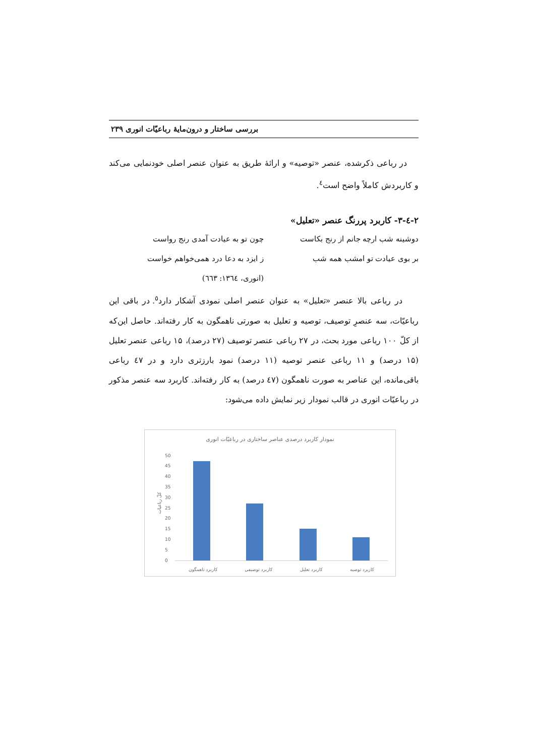بررسی ساختار و درون‌مایهٔ رباعیّات انوری ۲۳۹
در رباعی ذکرشده، عنصر «توصیه» و ارائهٔ طریق به عنوان عنصر اصلی خودنمایی می‌کند و کاربردش کاملاً واضح است<sup>٤</sup>.
۲-٤-۳- کاربرد پررنگ عنصر «تعلیل»
دوشینه شب ارچه جانم از رنج بکاست
چون تو به عیادت آمدی رنج رواست
بر بوی عیادت تو امشب همه شب ز ایزد به دعا درد همی‌خواهم خواست
(انوری، ١٣٦٤: ٦٦٣)
در رباعی بالا عنصر «تعلیل» به عنوان عنصر اصلی نمودی آشکار دارد<sup>٥</sup>. در باقی این رباعیّات، سه عنصرِ توصیف، توصیه و تعلیل به صورتی ناهمگون به کار رفته‌اند. حاصل این‌که از کلّ ۱۰۰ رباعی مورد بحث، در ۲۷ رباعی عنصر توصیف (۲۷ درصد)، ۱۵ رباعی عنصر تعلیل (۱۵ درصد) و ۱۱ رباعی عنصر توصیه (۱۱ درصد) نمود بارزتری دارد و در ٤٧ رباعی باقی‌مانده، این عناصر به صورت ناهمگون (٤٧ درصد) به کار رفته‌اند. کاربرد سه عنصر مذکور در رباعیّات انوری در قالب نمودار زیر نمایش داده می‌شود:
نمودار کاربرد درصدی عناصر ساختاری در رباعیّات انوری
کلّ رباعیات
50
45
40
35
30
25
20
15
10
5
0
کاربرد توصیه کاربرد تعلیل کاربرد توصیفی کاربرد ناهمگون